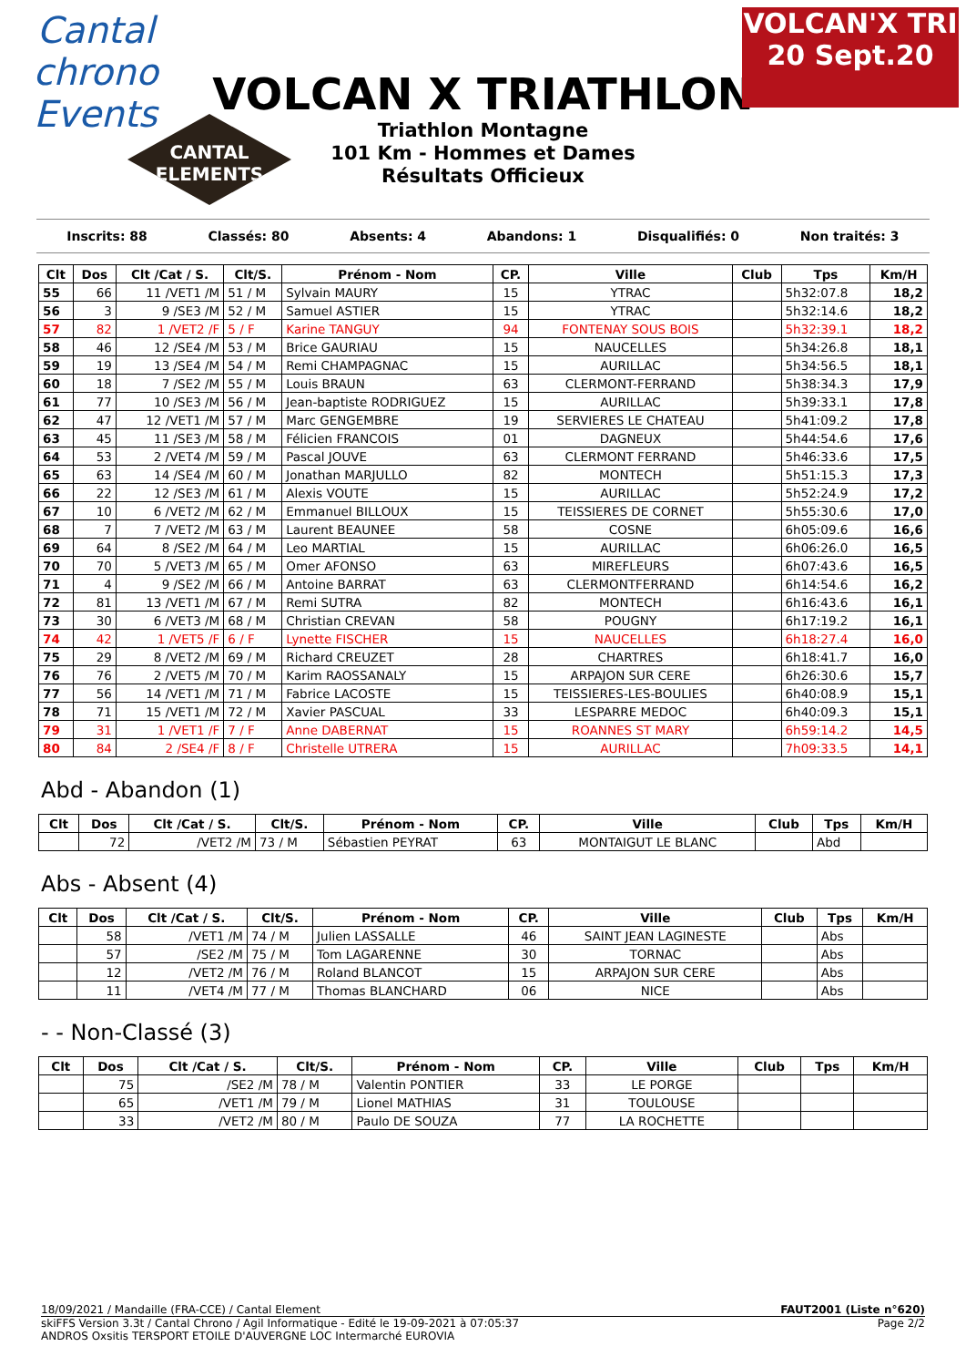Cantal
chrono Events
VOLCAN X TRIATHLON
Triathlon Montagne
101 Km - Hommes et Dames
Résultats Officieux
CANTAL
ELEMENTS
VOLCAN'X TRI
20 Sept.20
Inscrits: 88 Classés: 80 Absents: 4 Abandons: 1 Disqualifiés: 0 Non traités: 3
| Clt | Dos | Clt /Cat / S. | Clt/S. | Prénom - Nom | CP. | Ville | Club | Tps | Km/H |
| --- | --- | --- | --- | --- | --- | --- | --- | --- | --- |
| 55 | 66 | 11 /VET1 /M | 51 / M | Sylvain MAURY | 15 | YTRAC | | 5h32:07.8 | 18,2 |
| 56 | 3 | 9 /SE3 /M | 52 / M | Samuel ASTIER | 15 | YTRAC | | 5h32:14.6 | 18,2 |
| 57 | 82 | 1 /VET2 /F | 5 / F | Karine TANGUY | 94 | FONTENAY SOUS BOIS | | 5h32:39.1 | 18,2 |
| 58 | 46 | 12 /SE4 /M | 53 / M | Brice GAURIAU | 15 | NAUCELLES | | 5h34:26.8 | 18,1 |
| 59 | 19 | 13 /SE4 /M | 54 / M | Remi CHAMPAGNAC | 15 | AURILLAC | | 5h34:56.5 | 18,1 |
| 60 | 18 | 7 /SE2 /M | 55 / M | Louis BRAUN | 63 | CLERMONT-FERRAND | | 5h38:34.3 | 17,9 |
| 61 | 77 | 10 /SE3 /M | 56 / M | Jean-baptiste RODRIGUEZ | 15 | AURILLAC | | 5h39:33.1 | 17,8 |
| 62 | 47 | 12 /VET1 /M | 57 / M | Marc GENGEMBRE | 19 | SERVIERES LE CHATEAU | | 5h41:09.2 | 17,8 |
| 63 | 45 | 11 /SE3 /M | 58 / M | Félicien FRANCOIS | 01 | DAGNEUX | | 5h44:54.6 | 17,6 |
| 64 | 53 | 2 /VET4 /M | 59 / M | Pascal JOUVE | 63 | CLERMONT FERRAND | | 5h46:33.6 | 17,5 |
| 65 | 63 | 14 /SE4 /M | 60 / M | Jonathan MARJULLO | 82 | MONTECH | | 5h51:15.3 | 17,3 |
| 66 | 22 | 12 /SE3 /M | 61 / M | Alexis VOUTE | 15 | AURILLAC | | 5h52:24.9 | 17,2 |
| 67 | 10 | 6 /VET2 /M | 62 / M | Emmanuel BILLOUX | 15 | TEISSIERES DE CORNET | | 5h55:30.6 | 17,0 |
| 68 | 7 | 7 /VET2 /M | 63 / M | Laurent BEAUNEE | 58 | COSNE | | 6h05:09.6 | 16,6 |
| 69 | 64 | 8 /SE2 /M | 64 / M | Leo MARTIAL | 15 | AURILLAC | | 6h06:26.0 | 16,5 |
| 70 | 70 | 5 /VET3 /M | 65 / M | Omer AFONSO | 63 | MIREFLEURS | | 6h07:43.6 | 16,5 |
| 71 | 4 | 9 /SE2 /M | 66 / M | Antoine BARRAT | 63 | CLERMONTFERRAND | | 6h14:54.6 | 16,2 |
| 72 | 81 | 13 /VET1 /M | 67 / M | Remi SUTRA | 82 | MONTECH | | 6h16:43.6 | 16,1 |
| 73 | 30 | 6 /VET3 /M | 68 / M | Christian CREVAN | 58 | POUGNY | | 6h17:19.2 | 16,1 |
| 74 | 42 | 1 /VET5 /F | 6 / F | Lynette FISCHER | 15 | NAUCELLES | | 6h18:27.4 | 16,0 |
| 75 | 29 | 8 /VET2 /M | 69 / M | Richard CREUZET | 28 | CHARTRES | | 6h18:41.7 | 16,0 |
| 76 | 76 | 2 /VET5 /M | 70 / M | Karim RAOSSANALY | 15 | ARPAJON SUR CERE | | 6h26:30.6 | 15,7 |
| 77 | 56 | 14 /VET1 /M | 71 / M | Fabrice LACOSTE | 15 | TEISSIERES-LES-BOULIES | | 6h40:08.9 | 15,1 |
| 78 | 71 | 15 /VET1 /M | 72 / M | Xavier PASCUAL | 33 | LESPARRE MEDOC | | 6h40:09.3 | 15,1 |
| 79 | 31 | 1 /VET1 /F | 7 / F | Anne DABERNAT | 15 | ROANNES ST MARY | | 6h59:14.2 | 14,5 |
| 80 | 84 | 2 /SE4 /F | 8 / F | Christelle UTRERA | 15 | AURILLAC | | 7h09:33.5 | 14,1 |
Abd - Abandon (1)
| Clt | Dos | Clt /Cat / S. | Clt/S. | Prénom - Nom | CP. | Ville | Club | Tps | Km/H |
| --- | --- | --- | --- | --- | --- | --- | --- | --- | --- |
| | 72 | /VET2 /M | 73 / M | Sébastien PEYRAT | 63 | MONTAIGUT LE BLANC | | Abd | |
Abs - Absent (4)
| Clt | Dos | Clt /Cat / S. | Clt/S. | Prénom - Nom | CP. | Ville | Club | Tps | Km/H |
| --- | --- | --- | --- | --- | --- | --- | --- | --- | --- |
| | 58 | /VET1 /M | 74 / M | Julien LASSALLE | 46 | SAINT JEAN LAGINESTE | | Abs | |
| | 57 | /SE2 /M | 75 / M | Tom LAGARENNE | 30 | TORNAC | | Abs | |
| | 12 | /VET2 /M | 76 / M | Roland BLANCOT | 15 | ARPAJON SUR CERE | | Abs | |
| | 11 | /VET4 /M | 77 / M | Thomas BLANCHARD | 06 | NICE | | Abs | |
- - Non-Classé (3)
| Clt | Dos | Clt /Cat / S. | Clt/S. | Prénom - Nom | CP. | Ville | Club | Tps | Km/H |
| --- | --- | --- | --- | --- | --- | --- | --- | --- | --- |
| | 75 | /SE2 /M | 78 / M | Valentin PONTIER | 33 | LE PORGE | | | |
| | 65 | /VET1 /M | 79 / M | Lionel MATHIAS | 31 | TOULOUSE | | | |
| | 33 | /VET2 /M | 80 / M | Paulo DE SOUZA | 77 | LA ROCHETTE | | | |
18/09/2021 / Mandaille (FRA-CCE) / Cantal Element FAUT2001 (Liste n°620)
skiFFS Version 3.3t / Cantal Chrono / Agil Informatique - Edité le 19-09-2021 à 07:05:37 Page 2/2
ANDROS Oxsitis TERSPORT ETOILE D'AUVERGNE LOC Intermarché EUROVIA